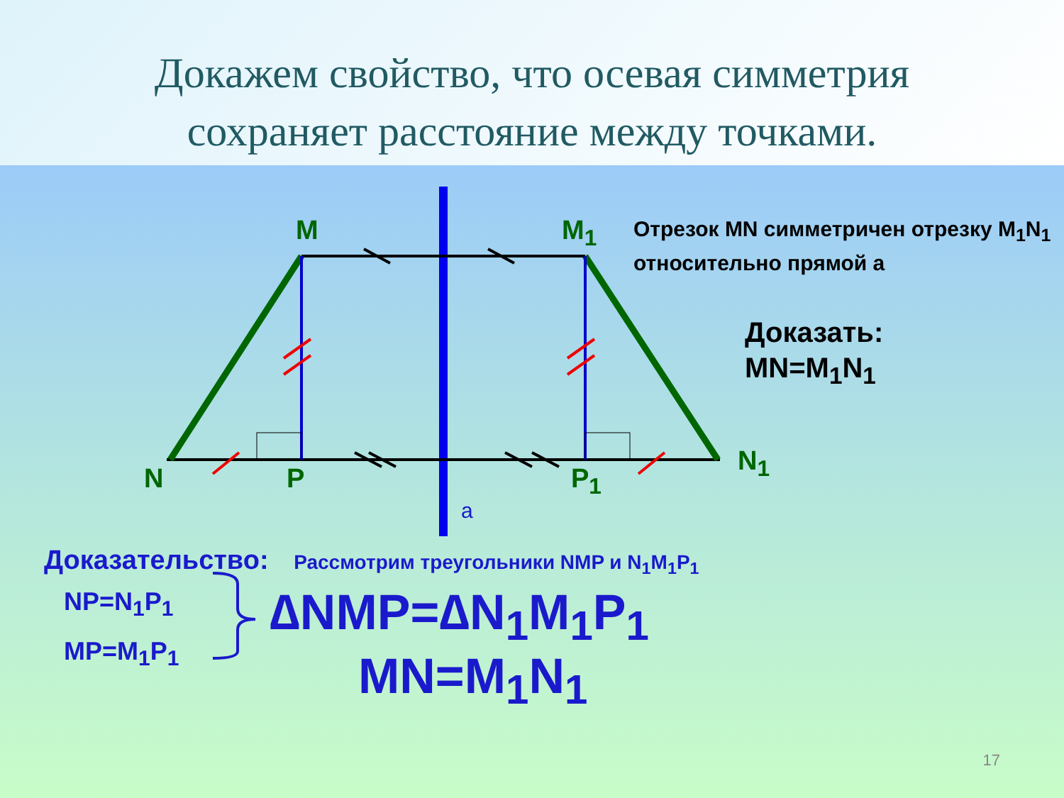Докажем свойство, что осевая симметрия
сохраняет расстояние между точками.
M M<sub>1</sub>
N P P<sub>1</sub>
N<sub>1</sub>
a
Отрезок MN симметричен отрезку M<sub>1</sub>N<sub>1</sub> относительно прямой a
Доказать:
MN=M<sub>1</sub>N<sub>1</sub>
Доказательство: Рассмотрим треугольники NMP и N<sub>1</sub>M<sub>1</sub>P<sub>1</sub>
NP=N<sub>1</sub>P<sub>1</sub>
MP=M<sub>1</sub>P<sub>1</sub>
∆NMP=∆N<sub>1</sub>M<sub>1</sub>P<sub>1</sub>
MN=M<sub>1</sub>N<sub>1</sub>
17